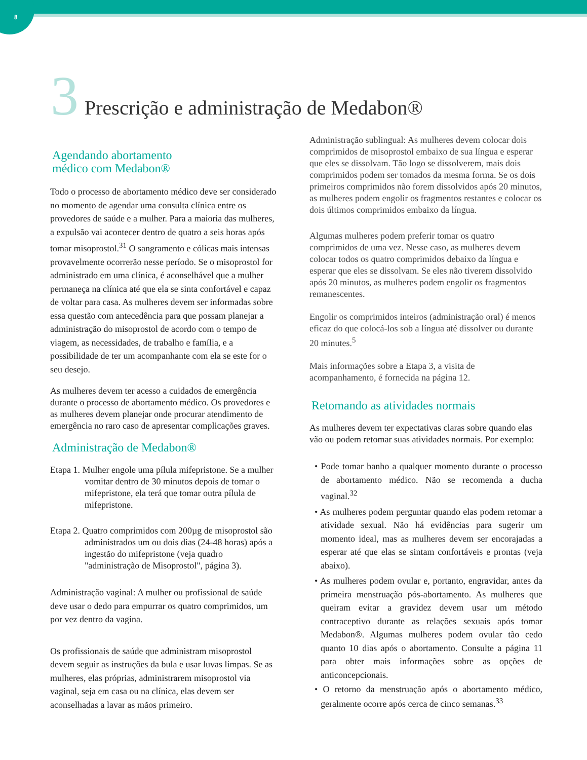8
3 Prescrição e administração de Medabon®
Agendando abortamento
médico com Medabon®
Todo o processo de abortamento médico deve ser considerado no momento de agendar uma consulta clínica entre os provedores de saúde e a mulher. Para a maioria das mulheres, a expulsão vai acontecer dentro de quatro a seis horas após tomar misoprostol.<sup>31</sup> O sangramento e cólicas mais intensas provavelmente ocorrerão nesse período. Se o misoprostol for administrado em uma clínica, é aconselhável que a mulher permaneça na clínica até que ela se sinta confortável e capaz de voltar para casa. As mulheres devem ser informadas sobre essa questão com antecedência para que possam planejar a administração do misoprostol de acordo com o tempo de viagem, as necessidades, de trabalho e família, e a possibilidade de ter um acompanhante com ela se este for o seu desejo.
As mulheres devem ter acesso a cuidados de emergência durante o processo de abortamento médico. Os provedores e as mulheres devem planejar onde procurar atendimento de emergência no raro caso de apresentar complicações graves.
Administração de Medabon®
Etapa 1. Mulher engole uma pílula mifepristone. Se a mulher vomitar dentro de 30 minutos depois de tomar o mifepristone, ela terá que tomar outra pílula de mifepristone.
Etapa 2. Quatro comprimidos com 200µg de misoprostol são administrados um ou dois dias (24-48 horas) após a ingestão do mifepristone (veja quadro "administração de Misoprostol", página 3).
Administração vaginal: A mulher ou profissional de saúde deve usar o dedo para empurrar os quatro comprimidos, um por vez dentro da vagina.
Os profissionais de saúde que administram misoprostol devem seguir as instruções da bula e usar luvas limpas. Se as mulheres, elas próprias, administrarem misoprostol via vaginal, seja em casa ou na clínica, elas devem ser aconselhadas a lavar as mãos primeiro.
Administração sublingual: As mulheres devem colocar dois comprimidos de misoprostol embaixo de sua língua e esperar que eles se dissolvam. Tão logo se dissolverem, mais dois comprimidos podem ser tomados da mesma forma. Se os dois primeiros comprimidos não forem dissolvidos após 20 minutos, as mulheres podem engolir os fragmentos restantes e colocar os dois últimos comprimidos embaixo da língua.
Algumas mulheres podem preferir tomar os quatro comprimidos de uma vez. Nesse caso, as mulheres devem colocar todos os quatro comprimidos debaixo da língua e esperar que eles se dissolvam. Se eles não tiverem dissolvido após 20 minutos, as mulheres podem engolir os fragmentos remanescentes.
Engolir os comprimidos inteiros (administração oral) é menos eficaz do que colocá-los sob a língua até dissolver ou durante 20 minutes.<sup>5</sup>
Mais informações sobre a Etapa 3, a visita de acompanhamento, é fornecida na página 12.
Retomando as atividades normais
As mulheres devem ter expectativas claras sobre quando elas vão ou podem retomar suas atividades normais. Por exemplo:
• Pode tomar banho a qualquer momento durante o processo de abortamento médico. Não se recomenda a ducha vaginal.<sup>32</sup>
• As mulheres podem perguntar quando elas podem retomar a atividade sexual. Não há evidências para sugerir um momento ideal, mas as mulheres devem ser encorajadas a esperar até que elas se sintam confortáveis e prontas (veja abaixo).
• As mulheres podem ovular e, portanto, engravidar, antes da primeira menstruação pós-abortamento. As mulheres que queiram evitar a gravidez devem usar um método contraceptivo durante as relações sexuais após tomar Medabon®. Algumas mulheres podem ovular tão cedo quanto 10 dias após o abortamento. Consulte a página 11 para obter mais informações sobre as opções de anticoncepcionais.
• O retorno da menstruação após o abortamento médico, geralmente ocorre após cerca de cinco semanas.<sup>33</sup>